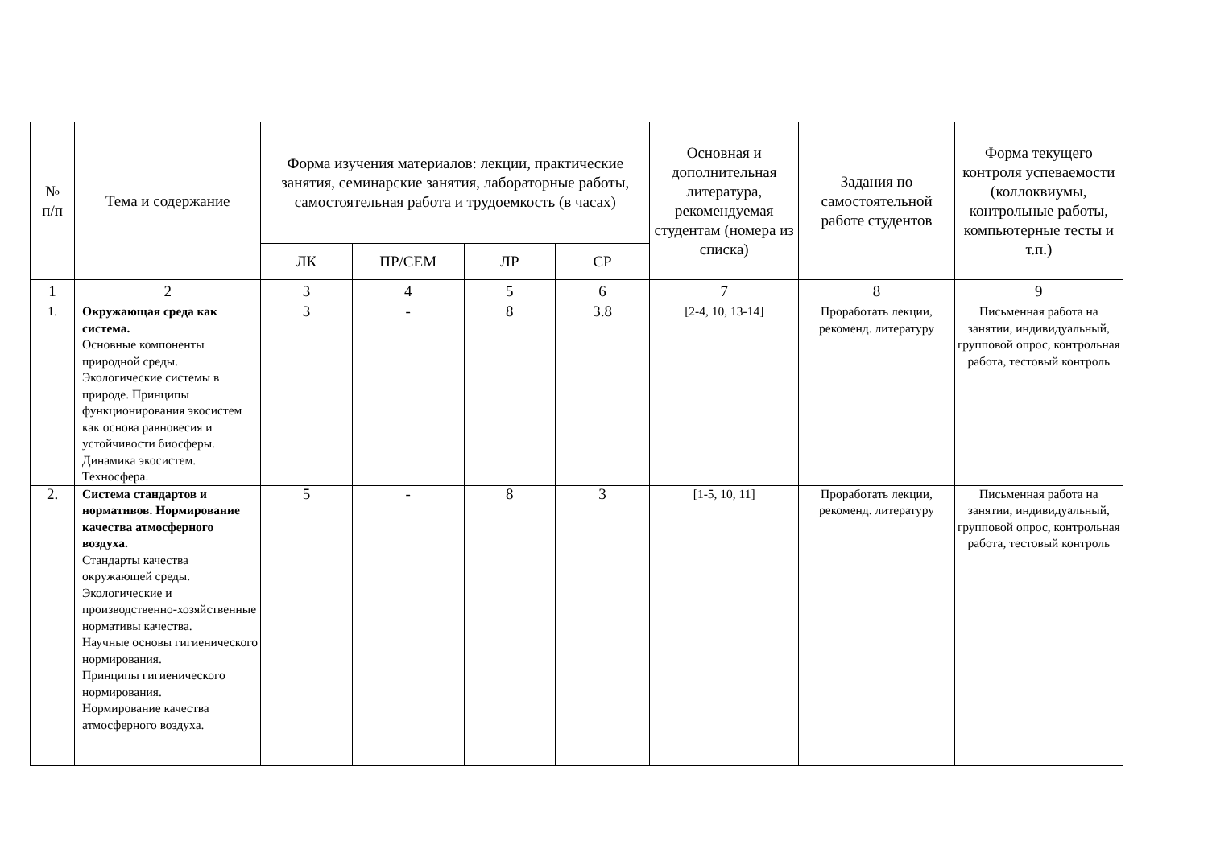| № п/п | Тема и содержание | Форма изучения материалов: лекции, практические занятия, семинарские занятия, лабораторные работы, самостоятельная работа и трудоемкость (в часах) | | | | Основная и дополнительная литература, рекомендуемая студентам (номера из списка) | Задания по самостоятельной работе студентов | Форма текущего контроля успеваемости (коллоквиумы, контрольные работы, компьютерные тесты и т.п.) |
| --- | --- | --- | --- | --- | --- | --- | --- | --- |
| | | ЛК | ПР/СЕМ | ЛР | СР | | | |
| 1 | 2 | 3 | 4 | 5 | 6 | 7 | 8 | 9 |
| 1. | Окружающая среда как система. Основные компоненты природной среды. Экологические системы в природе. Принципы функционирования экосистем как основа равновесия и устойчивости биосферы. Динамика экосистем. Техносфера. | 3 | - | 8 | 3.8 | [2-4, 10, 13-14] | Проработать лекции, рекоменд. литературу | Письменная работа на занятии, индивидуальный, групповой опрос, контрольная работа, тестовый контроль |
| 2. | Система стандартов и нормативов. Нормирование качества атмосферного воздуха. Стандарты качества окружающей среды. Экологические и производственно-хозяйственные нормативы качества. Научные основы гигиенического нормирования. Принципы гигиенического нормирования. Нормирование качества атмосферного воздуха. | 5 | - | 8 | 3 | [1-5, 10, 11] | Проработать лекции, рекоменд. литературу | Письменная работа на занятии, индивидуальный, групповой опрос, контрольная работа, тестовый контроль |